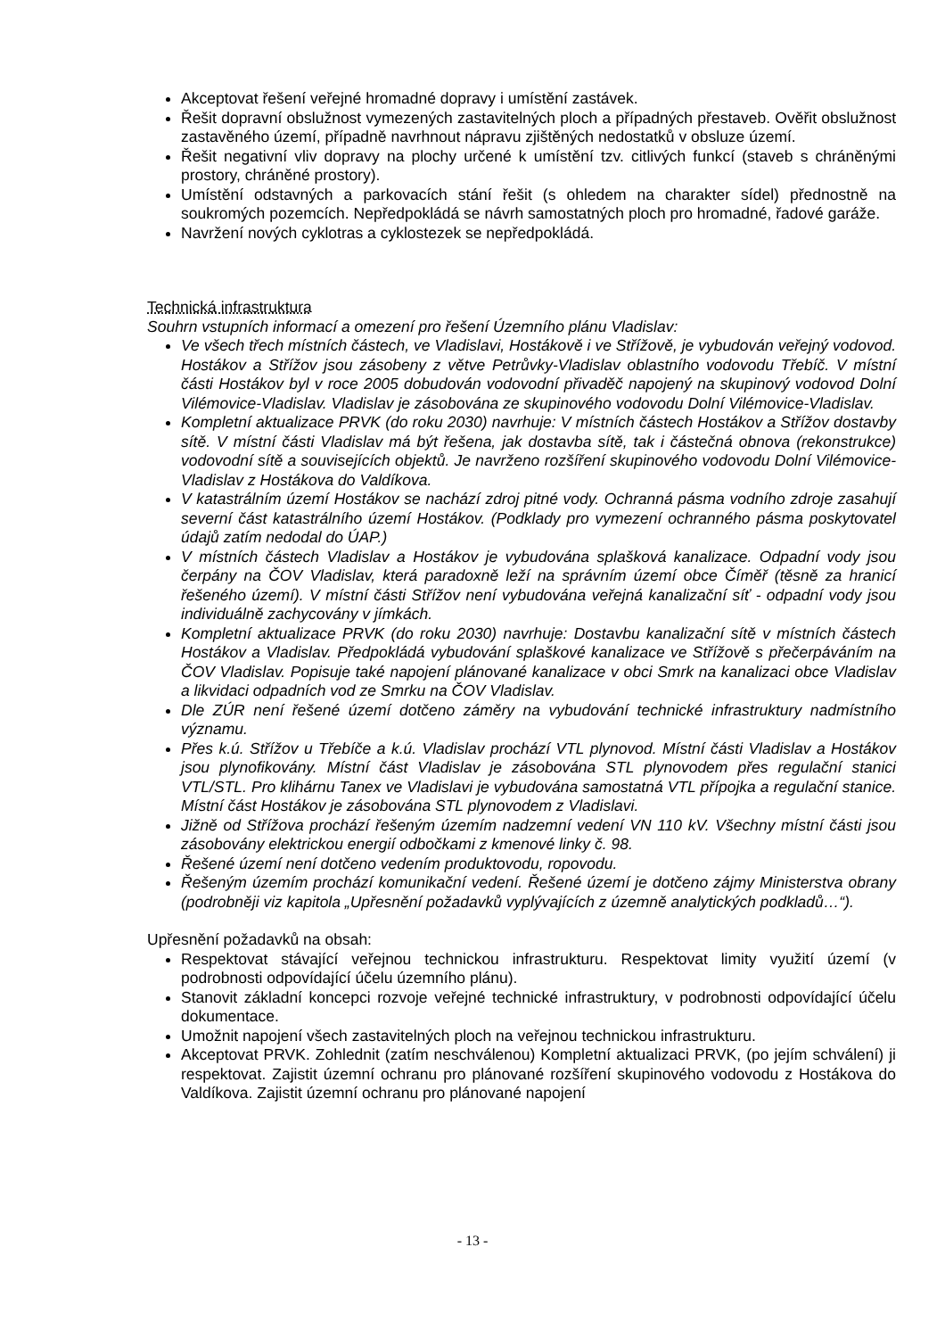Akceptovat řešení veřejné hromadné dopravy i umístění zastávek.
Řešit dopravní obslužnost vymezených zastavitelných ploch a případných přestaveb. Ověřit obslužnost zastavěného území, případně navrhnout nápravu zjištěných nedostatků v obsluze území.
Řešit negativní vliv dopravy na plochy určené k umístění tzv. citlivých funkcí (staveb s chráněnými prostory, chráněné prostory).
Umístění odstavných a parkovacích stání řešit (s ohledem na charakter sídel) přednostně na soukromých pozemcích. Nepředpokládá se návrh samostatných ploch pro hromadné, řadové garáže.
Navržení nových cyklotras a cyklostezek se nepředpokládá.
Technická infrastruktura
Souhrn vstupních informací a omezení pro řešení Územního plánu Vladislav:
Ve všech třech místních částech, ve Vladislavi, Hostákově i ve Střížově, je vybudován veřejný vodovod. Hostákov a Střížov jsou zásobeny z větve Petrůvky-Vladislav oblastního vodovodu Třebíč. V místní části Hostákov byl v roce 2005 dobudován vodovodní přivaděč napojený na skupinový vodovod Dolní Vilémovice-Vladislav. Vladislav je zásobována ze skupinového vodovodu Dolní Vilémovice-Vladislav.
Kompletní aktualizace PRVK (do roku 2030) navrhuje: V místních částech Hostákov a Střížov dostavby sítě. V místní části Vladislav má být řešena, jak dostavba sítě, tak i částečná obnova (rekonstrukce) vodovodní sítě a souvisejících objektů. Je navrženo rozšíření skupinového vodovodu Dolní Vilémovice-Vladislav z Hostákova do Valdíkova.
V katastrálním území Hostákov se nachází zdroj pitné vody. Ochranná pásma vodního zdroje zasahují severní část katastrálního území Hostákov. (Podklady pro vymezení ochranného pásma poskytovatel údajů zatím nedodal do ÚAP.)
V místních částech Vladislav a Hostákov je vybudována splašková kanalizace. Odpadní vody jsou čerpány na ČOV Vladislav, která paradoxně leží na správním území obce Číměř (těsně za hranicí řešeného území). V místní části Střížov není vybudována veřejná kanalizační síť - odpadní vody jsou individuálně zachycovány v jímkách.
Kompletní aktualizace PRVK (do roku 2030) navrhuje: Dostavbu kanalizační sítě v místních částech Hostákov a Vladislav. Předpokládá vybudování splaškové kanalizace ve Střížově s přečerpáváním na ČOV Vladislav. Popisuje také napojení plánované kanalizace v obci Smrk na kanalizaci obce Vladislav a likvidaci odpadních vod ze Smrku na ČOV Vladislav.
Dle ZÚR není řešené území dotčeno záměry na vybudování technické infrastruktury nadmístního významu.
Přes k.ú. Střížov u Třebíče a k.ú. Vladislav prochází VTL plynovod. Místní části Vladislav a Hostákov jsou plynofikovány. Místní část Vladislav je zásobována STL plynovodem přes regulační stanici VTL/STL. Pro klihárnu Tanex ve Vladislavi je vybudována samostatná VTL přípojka a regulační stanice. Místní část Hostákov je zásobována STL plynovodem z Vladislavi.
Jižně od Střížova prochází řešeným územím nadzemní vedení VN 110 kV. Všechny místní části jsou zásobovány elektrickou energií odbočkami z kmenové linky č. 98.
Řešené území není dotčeno vedením produktovodu, ropovodu.
Řešeným územím prochází komunikační vedení. Řešené území je dotčeno zájmy Ministerstva obrany (podrobněji viz kapitola „Upřesnění požadavků vyplývajících z územně analytických podkladů…“).
Upřesnění požadavků na obsah:
Respektovat stávající veřejnou technickou infrastrukturu. Respektovat limity využití území (v podrobnosti odpovídající účelu územního plánu).
Stanovit základní koncepci rozvoje veřejné technické infrastruktury, v podrobnosti odpovídající účelu dokumentace.
Umožnit napojení všech zastavitelných ploch na veřejnou technickou infrastrukturu.
Akceptovat PRVK. Zohlednit (zatím neschválenou) Kompletní aktualizaci PRVK, (po jejím schválení) ji respektovat. Zajistit územní ochranu pro plánované rozšíření skupinového vodovodu z Hostákova do Valdíkova. Zajistit územní ochranu pro plánované napojení
- 13 -